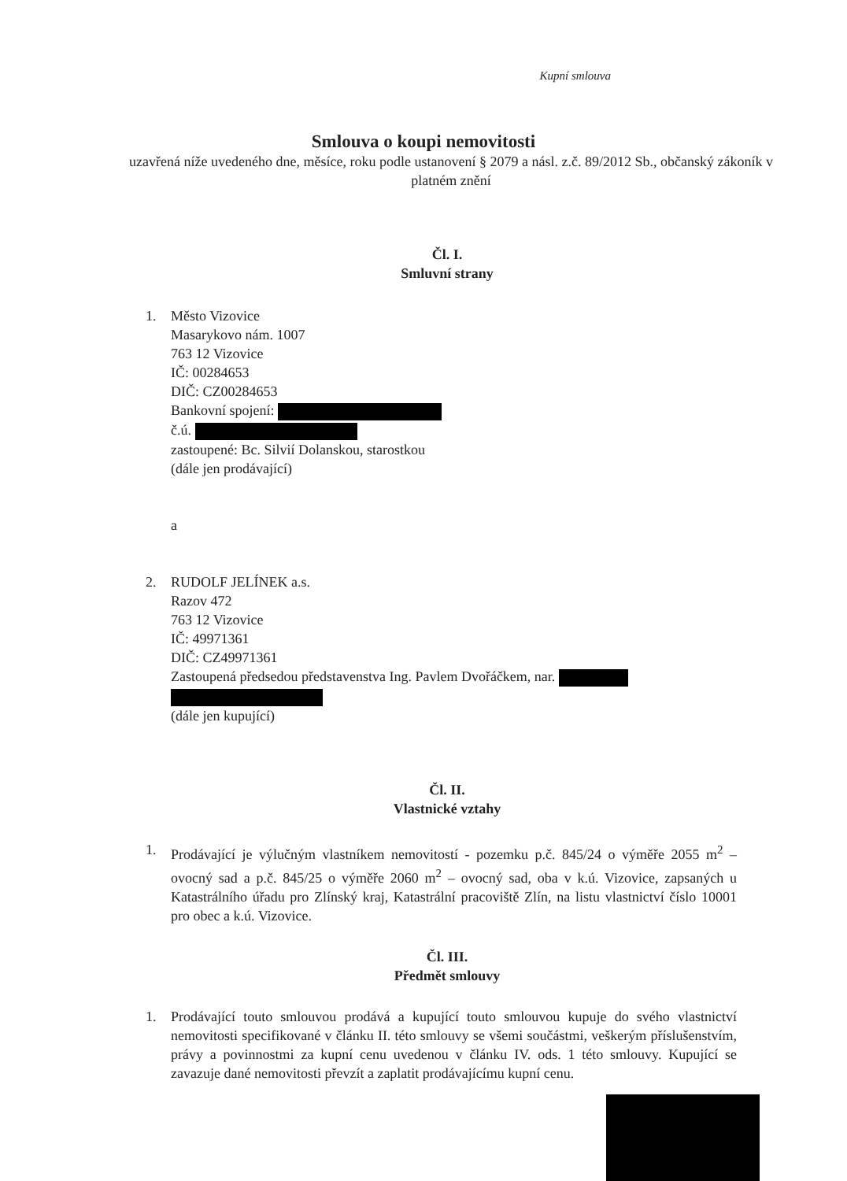Kupní smlouva
Smlouva o koupi nemovitosti
uzavřená níže uvedeného dne, měsíce, roku podle ustanovení § 2079 a násl. z.č. 89/2012 Sb., občanský zákoník v platném znění
Čl. I.
Smluvní strany
1. Město Vizovice
Masarykovo nám. 1007
763 12 Vizovice
IČ: 00284653
DIČ: CZ00284653
Bankovní spojení:
č.ú.
zastoupené: Bc. Silvií Dolanskou, starostkou
(dále jen prodávající)
a
2. RUDOLF JELÍNEK a.s.
Razov 472
763 12 Vizovice
IČ: 49971361
DIČ: CZ49971361
Zastoupená předsedou představenstva Ing. Pavlem Dvořáčkem, nar.
(dále jen kupující)
Čl. II.
Vlastnické vztahy
1. Prodávající je výlučným vlastníkem nemovitostí - pozemku p.č. 845/24 o výměře 2055 m<sup>2</sup> – ovocný sad a p.č. 845/25 o výměře 2060 m<sup>2</sup> – ovocný sad, oba v k.ú. Vizovice, zapsaných u Katastrálního úřadu pro Zlínský kraj, Katastrální pracoviště Zlín, na listu vlastnictví číslo 10001 pro obec a k.ú. Vizovice.
Čl. III.
Předmět smlouvy
1. Prodávající touto smlouvou prodává a kupující touto smlouvou kupuje do svého vlastnictví nemovitosti specifikované v článku II. této smlouvy se všemi součástmi, veškerým příslušenstvím, právy a povinnostmi za kupní cenu uvedenou v článku IV. ods. 1 této smlouvy. Kupující se zavazuje dané nemovitosti převzít a zaplatit prodávajícímu kupní cenu.